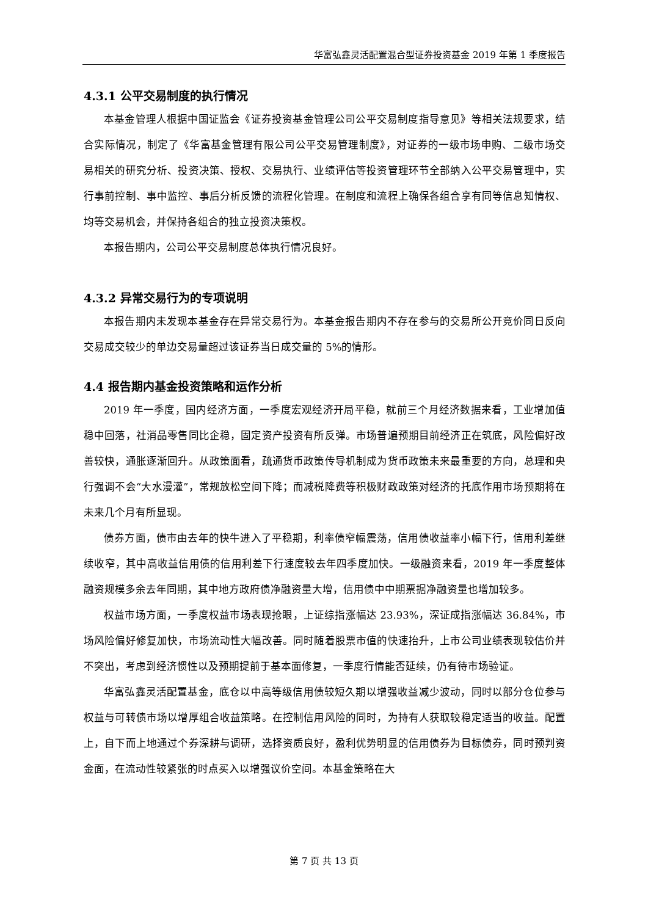华富弘鑫灵活配置混合型证券投资基金 2019 年第 1 季度报告
4.3.1 公平交易制度的执行情况
本基金管理人根据中国证监会《证券投资基金管理公司公平交易制度指导意见》等相关法规要求，结合实际情况，制定了《华富基金管理有限公司公平交易管理制度》，对证券的一级市场申购、二级市场交易相关的研究分析、投资决策、授权、交易执行、业绩评估等投资管理环节全部纳入公平交易管理中，实行事前控制、事中监控、事后分析反馈的流程化管理。在制度和流程上确保各组合享有同等信息知情权、均等交易机会，并保持各组合的独立投资决策权。
本报告期内，公司公平交易制度总体执行情况良好。
4.3.2 异常交易行为的专项说明
本报告期内未发现本基金存在异常交易行为。本基金报告期内不存在参与的交易所公开竞价同日反向交易成交较少的单边交易量超过该证券当日成交量的 5%的情形。
4.4 报告期内基金投资策略和运作分析
2019 年一季度，国内经济方面，一季度宏观经济开局平稳，就前三个月经济数据来看，工业增加值稳中回落，社消品零售同比企稳，固定资产投资有所反弹。市场普遍预期目前经济正在筑底，风险偏好改善较快，通胀逐渐回升。从政策面看，疏通货币政策传导机制成为货币政策未来最重要的方向，总理和央行强调不会“大水漫灌”，常规放松空间下降；而减税降费等积极财政政策对经济的托底作用市场预期将在未来几个月有所显现。
债券方面，债市由去年的快牛进入了平稳期，利率债窄幅震荡，信用债收益率小幅下行，信用利差继续收窄，其中高收益信用债的信用利差下行速度较去年四季度加快。一级融资来看，2019 年一季度整体融资规模多余去年同期，其中地方政府债净融资量大增，信用债中中期票据净融资量也增加较多。
权益市场方面，一季度权益市场表现抢眼，上证综指涨幅达 23.93%，深证成指涨幅达 36.84%，市场风险偏好修复加快，市场流动性大幅改善。同时随着股票市值的快速抬升，上市公司业绩表现较估价并不突出，考虑到经济惯性以及预期提前于基本面修复，一季度行情能否延续，仍有待市场验证。
华富弘鑫灵活配置基金，底仓以中高等级信用债较短久期以增强收益减少波动，同时以部分仓位参与权益与可转债市场以增厚组合收益策略。在控制信用风险的同时，为持有人获取较稳定适当的收益。配置上，自下而上地通过个券深耕与调研，选择资质良好，盈利优势明显的信用债券为目标债券，同时预判资金面，在流动性较紧张的时点买入以增强议价空间。本基金策略在大
第 7 页 共 13 页